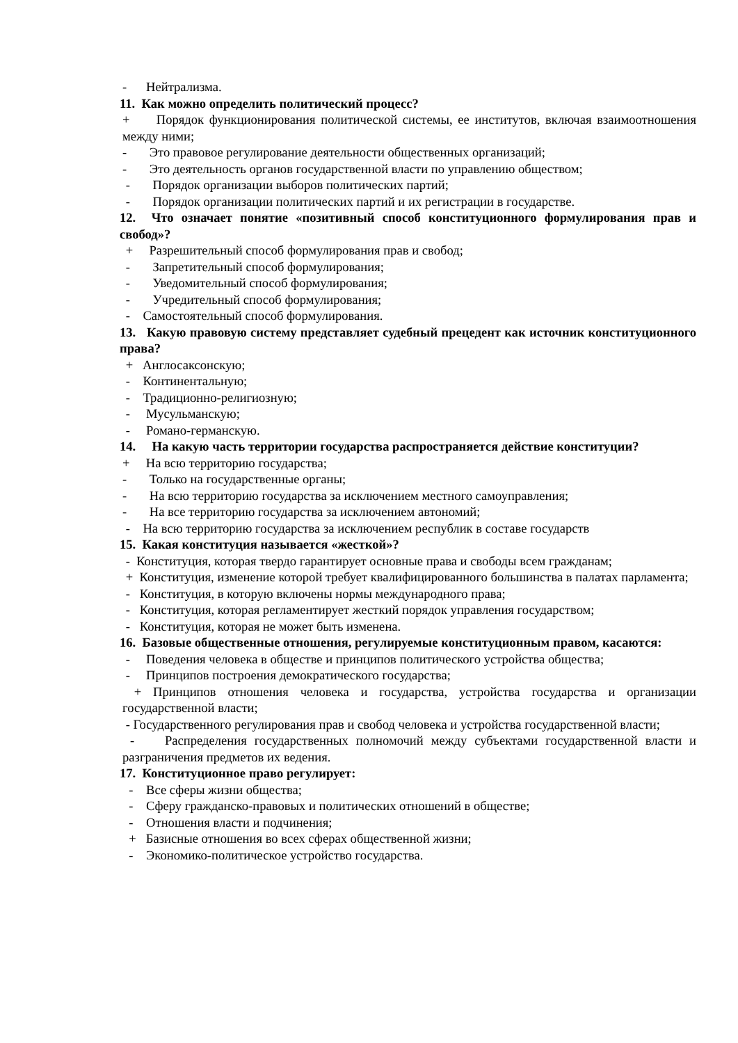- Нейтрализма.
11. Как можно определить политический процесс?
+ Порядок функционирования политической системы, ее институтов, включая взаимоотношения между ними;
- Это правовое регулирование деятельности общественных организаций;
- Это деятельность органов государственной власти по управлению обществом;
- Порядок организации выборов политических партий;
- Порядок организации политических партий и их регистрации в государстве.
12. Что означает понятие «позитивный способ конституционного формулирования прав и свобод»?
+ Разрешительный способ формулирования прав и свобод;
- Запретительный способ формулирования;
- Уведомительный способ формулирования;
- Учредительный способ формулирования;
- Самостоятельный способ формулирования.
13. Какую правовую систему представляет судебный прецедент как источник конституционного права?
+ Англосаксонскую;
- Континентальную;
- Традиционно-религиозную;
- Мусульманскую;
- Романо-германскую.
14. На какую часть территории государства распространяется действие конституции?
+ На всю территорию государства;
- Только на государственные органы;
- На всю территорию государства за исключением местного самоуправления;
- На все территорию государства за исключением автономий;
- На всю территорию государства за исключением республик в составе государств
15. Какая конституция называется «жесткой»?
- Конституция, которая твердо гарантирует основные права и свободы всем гражданам;
+ Конституция, изменение которой требует квалифицированного большинства в палатах парламента;
- Конституция, в которую включены нормы международного права;
- Конституция, которая регламентирует жесткий порядок управления государством;
- Конституция, которая не может быть изменена.
16. Базовые общественные отношения, регулируемые конституционным правом, касаются:
- Поведения человека в обществе и принципов политического устройства общества;
- Принципов построения демократического государства;
+ Принципов отношения человека и государства, устройства государства и организации государственной власти;
- Государственного регулирования прав и свобод человека и устройства государственной власти;
- Распределения государственных полномочий между субъектами государственной власти и разграничения предметов их ведения.
17. Конституционное право регулирует:
- Все сферы жизни общества;
- Сферу гражданско-правовых и политических отношений в обществе;
- Отношения власти и подчинения;
+ Базисные отношения во всех сферах общественной жизни;
- Экономико-политическое устройство государства.